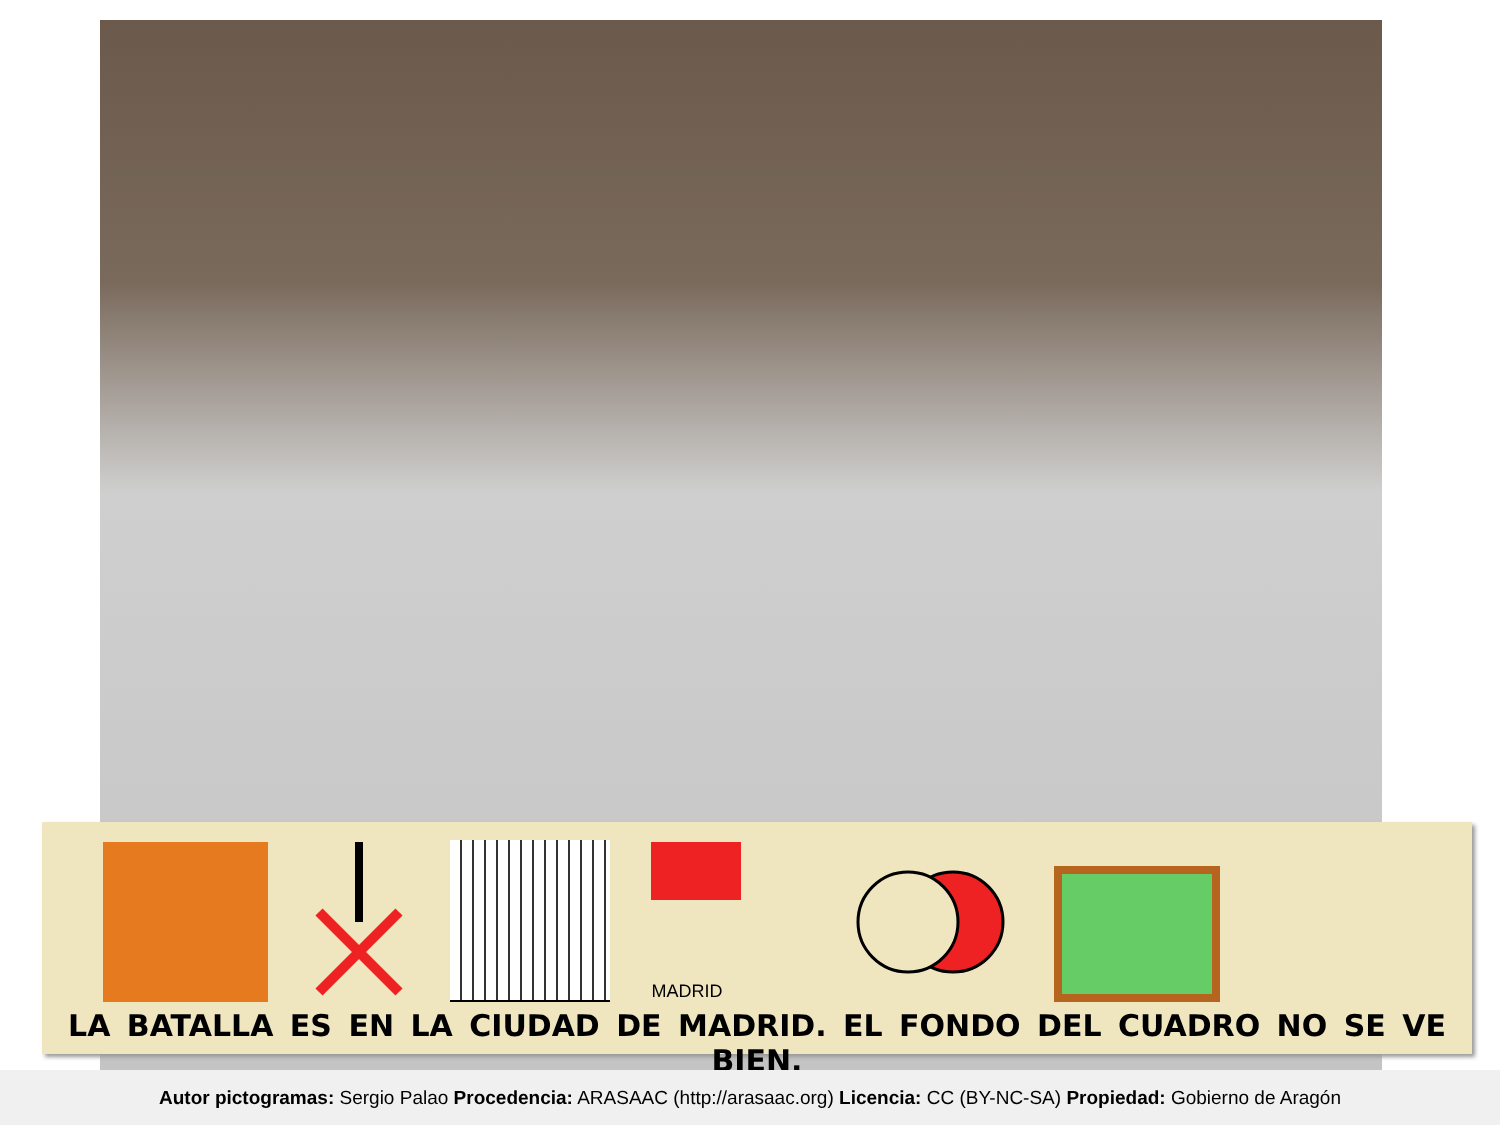MADRID
LA BATALLA ES EN LA CIUDAD DE MADRID. EL FONDO DEL CUADRO NO SE VE BIEN.
Autor pictogramas: Sergio Palao Procedencia: ARASAAC (http://arasaac.org) Licencia: CC (BY-NC-SA) Propiedad: Gobierno de Aragón